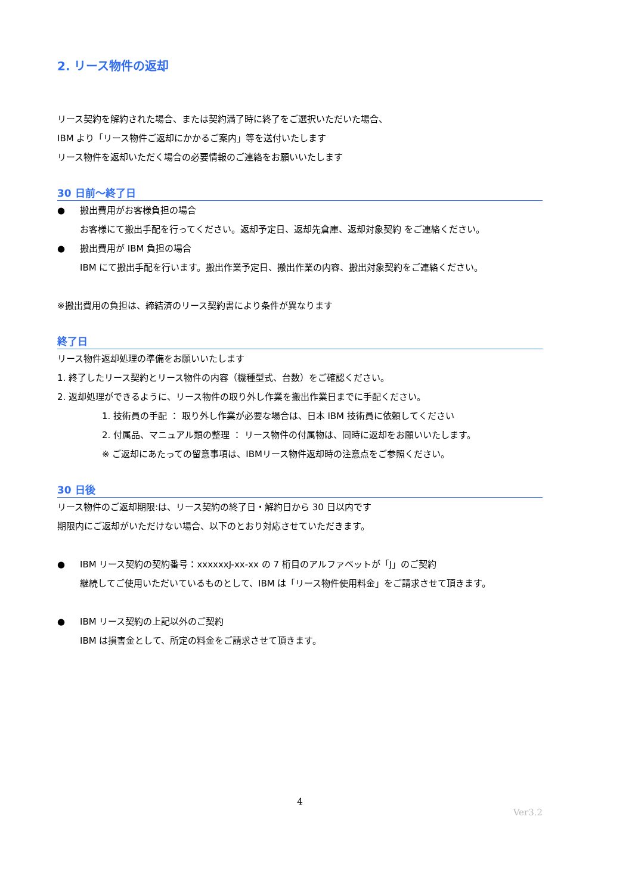2. リース物件の返却
リース契約を解約された場合、または契約満了時に終了をご選択いただいた場合、
IBM より「リース物件ご返却にかかるご案内」等を送付いたします
リース物件を返却いただく場合の必要情報のご連絡をお願いいたします
30 日前～終了日
● 搬出費用がお客様負担の場合
お客様にて搬出手配を行ってください。返却予定日、返却先倉庫、返却対象契約 をご連絡ください。
● 搬出費用が IBM 負担の場合
IBM にて搬出手配を行います。搬出作業予定日、搬出作業の内容、搬出対象契約をご連絡ください。
※搬出費用の負担は、締結済のリース契約書により条件が異なります
終了日
リース物件返却処理の準備をお願いいたします
1. 終了したリース契約とリース物件の内容（機種型式、台数）をご確認ください。
2. 返却処理ができるように、リース物件の取り外し作業を搬出作業日までに手配ください。
1. 技術員の手配 ： 取り外し作業が必要な場合は、日本 IBM 技術員に依頼してください
2. 付属品、マニュアル類の整理 ： リース物件の付属物は、同時に返却をお願いいたします。
※ ご返却にあたっての留意事項は、IBMリース物件返却時の注意点をご参照ください。
30 日後
リース物件のご返却期限:は、リース契約の終了日・解約日から 30 日以内です
期限内にご返却がいただけない場合、以下のとおり対応させていただきます。
● IBM リース契約の契約番号：xxxxxxJ-xx-xx の 7 桁目のアルファベットが「J」のご契約
継続してご使用いただいているものとして、IBM は「リース物件使用料金」をご請求させて頂きます。
● IBM リース契約の上記以外のご契約
IBM は損害金として、所定の料金をご請求させて頂きます。
4
Ver3.2